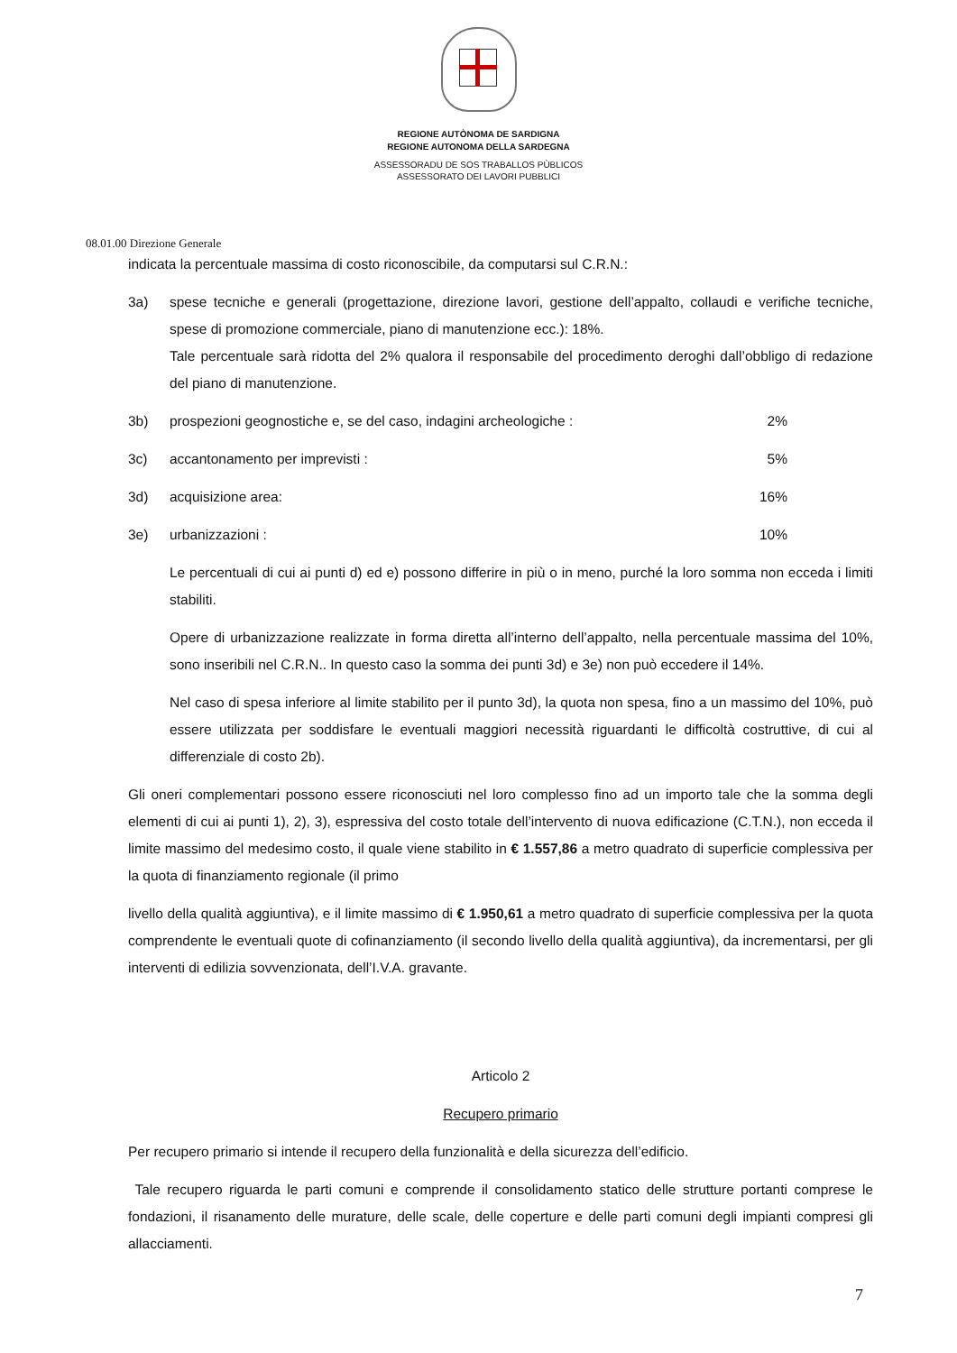REGIONE AUTÒNOMA DE SARDIGNA
REGIONE AUTONOMA DELLA SARDEGNA
ASSESSORADU DE SOS TRABALLOS PÙBLICOS
ASSESSORATO DEI LAVORI PUBBLICI
08.01.00 Direzione Generale
indicata la percentuale massima di costo riconoscibile, da computarsi sul C.R.N.:
3a) spese tecniche e generali (progettazione, direzione lavori, gestione dell’appalto, collaudi e verifiche tecniche, spese di promozione commerciale, piano di manutenzione ecc.): 18%.
Tale percentuale sarà ridotta del 2% qualora il responsabile del procedimento deroghi dall’obbligo di redazione del piano di manutenzione.
3b) prospezioni geognostiche e, se del caso, indagini archeologiche : 2%
3c) accantonamento per imprevisti : 5%
3d) acquisizione area: 16%
3e) urbanizzazioni : 10%
Le percentuali di cui ai punti d) ed e) possono differire in più o in meno, purché la loro somma non ecceda i limiti stabiliti.
Opere di urbanizzazione realizzate in forma diretta all’interno dell’appalto, nella percentuale massima del 10%, sono inseribili nel C.R.N.. In questo caso la somma dei punti 3d) e 3e) non può eccedere il 14%.
Nel caso di spesa inferiore al limite stabilito per il punto 3d), la quota non spesa, fino a un massimo del 10%, può essere utilizzata per soddisfare le eventuali maggiori necessità riguardanti le difficoltà costruttive, di cui al differenziale di costo 2b).
Gli oneri complementari possono essere riconosciuti nel loro complesso fino ad un importo tale che la somma degli elementi di cui ai punti 1), 2), 3), espressiva del costo totale dell’intervento di nuova edificazione (C.T.N.), non ecceda il limite massimo del medesimo costo, il quale viene stabilito in € 1.557,86 a metro quadrato di superficie complessiva per la quota di finanziamento regionale (il primo
livello della qualità aggiuntiva), e il limite massimo di € 1.950,61 a metro quadrato di superficie complessiva per la quota comprendente le eventuali quote di cofinanziamento (il secondo livello della qualità aggiuntiva), da incrementarsi, per gli interventi di edilizia sovvenzionata, dell’I.V.A. gravante.
Articolo 2
Recupero primario
Per recupero primario si intende il recupero della funzionalità e della sicurezza dell’edificio.
Tale recupero riguarda le parti comuni e comprende il consolidamento statico delle strutture portanti comprese le fondazioni, il risanamento delle murature, delle scale, delle coperture e delle parti comuni degli impianti compresi gli allacciamenti.
7